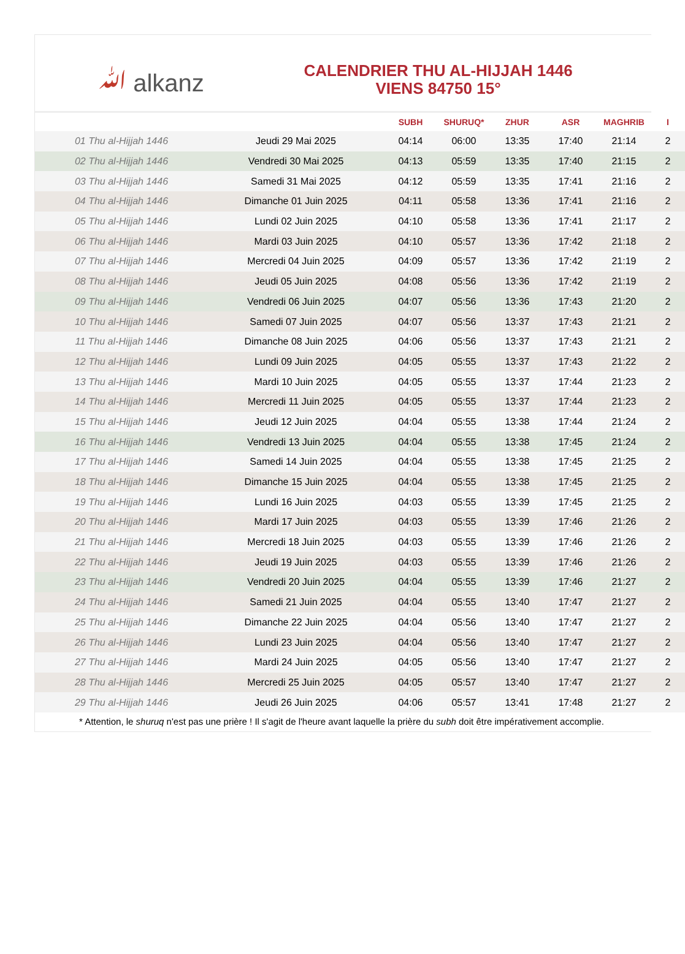ﷲ alkanz
CALENDRIER THU AL-HIJJAH 1446
VIENS 84750 15°
| | | SUBH | SHURUQ* | ZHUR | ASR | MAGHRIB | I |
| --- | --- | --- | --- | --- | --- | --- | --- |
| 01 Thu al-Hijjah 1446 | Jeudi 29 Mai 2025 | 04:14 | 06:00 | 13:35 | 17:40 | 21:14 | 2 |
| 02 Thu al-Hijjah 1446 | Vendredi 30 Mai 2025 | 04:13 | 05:59 | 13:35 | 17:40 | 21:15 | 2 |
| 03 Thu al-Hijjah 1446 | Samedi 31 Mai 2025 | 04:12 | 05:59 | 13:35 | 17:41 | 21:16 | 2 |
| 04 Thu al-Hijjah 1446 | Dimanche 01 Juin 2025 | 04:11 | 05:58 | 13:36 | 17:41 | 21:16 | 2 |
| 05 Thu al-Hijjah 1446 | Lundi 02 Juin 2025 | 04:10 | 05:58 | 13:36 | 17:41 | 21:17 | 2 |
| 06 Thu al-Hijjah 1446 | Mardi 03 Juin 2025 | 04:10 | 05:57 | 13:36 | 17:42 | 21:18 | 2 |
| 07 Thu al-Hijjah 1446 | Mercredi 04 Juin 2025 | 04:09 | 05:57 | 13:36 | 17:42 | 21:19 | 2 |
| 08 Thu al-Hijjah 1446 | Jeudi 05 Juin 2025 | 04:08 | 05:56 | 13:36 | 17:42 | 21:19 | 2 |
| 09 Thu al-Hijjah 1446 | Vendredi 06 Juin 2025 | 04:07 | 05:56 | 13:36 | 17:43 | 21:20 | 2 |
| 10 Thu al-Hijjah 1446 | Samedi 07 Juin 2025 | 04:07 | 05:56 | 13:37 | 17:43 | 21:21 | 2 |
| 11 Thu al-Hijjah 1446 | Dimanche 08 Juin 2025 | 04:06 | 05:56 | 13:37 | 17:43 | 21:21 | 2 |
| 12 Thu al-Hijjah 1446 | Lundi 09 Juin 2025 | 04:05 | 05:55 | 13:37 | 17:43 | 21:22 | 2 |
| 13 Thu al-Hijjah 1446 | Mardi 10 Juin 2025 | 04:05 | 05:55 | 13:37 | 17:44 | 21:23 | 2 |
| 14 Thu al-Hijjah 1446 | Mercredi 11 Juin 2025 | 04:05 | 05:55 | 13:37 | 17:44 | 21:23 | 2 |
| 15 Thu al-Hijjah 1446 | Jeudi 12 Juin 2025 | 04:04 | 05:55 | 13:38 | 17:44 | 21:24 | 2 |
| 16 Thu al-Hijjah 1446 | Vendredi 13 Juin 2025 | 04:04 | 05:55 | 13:38 | 17:45 | 21:24 | 2 |
| 17 Thu al-Hijjah 1446 | Samedi 14 Juin 2025 | 04:04 | 05:55 | 13:38 | 17:45 | 21:25 | 2 |
| 18 Thu al-Hijjah 1446 | Dimanche 15 Juin 2025 | 04:04 | 05:55 | 13:38 | 17:45 | 21:25 | 2 |
| 19 Thu al-Hijjah 1446 | Lundi 16 Juin 2025 | 04:03 | 05:55 | 13:39 | 17:45 | 21:25 | 2 |
| 20 Thu al-Hijjah 1446 | Mardi 17 Juin 2025 | 04:03 | 05:55 | 13:39 | 17:46 | 21:26 | 2 |
| 21 Thu al-Hijjah 1446 | Mercredi 18 Juin 2025 | 04:03 | 05:55 | 13:39 | 17:46 | 21:26 | 2 |
| 22 Thu al-Hijjah 1446 | Jeudi 19 Juin 2025 | 04:03 | 05:55 | 13:39 | 17:46 | 21:26 | 2 |
| 23 Thu al-Hijjah 1446 | Vendredi 20 Juin 2025 | 04:04 | 05:55 | 13:39 | 17:46 | 21:27 | 2 |
| 24 Thu al-Hijjah 1446 | Samedi 21 Juin 2025 | 04:04 | 05:55 | 13:40 | 17:47 | 21:27 | 2 |
| 25 Thu al-Hijjah 1446 | Dimanche 22 Juin 2025 | 04:04 | 05:56 | 13:40 | 17:47 | 21:27 | 2 |
| 26 Thu al-Hijjah 1446 | Lundi 23 Juin 2025 | 04:04 | 05:56 | 13:40 | 17:47 | 21:27 | 2 |
| 27 Thu al-Hijjah 1446 | Mardi 24 Juin 2025 | 04:05 | 05:56 | 13:40 | 17:47 | 21:27 | 2 |
| 28 Thu al-Hijjah 1446 | Mercredi 25 Juin 2025 | 04:05 | 05:57 | 13:40 | 17:47 | 21:27 | 2 |
| 29 Thu al-Hijjah 1446 | Jeudi 26 Juin 2025 | 04:06 | 05:57 | 13:41 | 17:48 | 21:27 | 2 |
* Attention, le shuruq n'est pas une prière ! Il s'agit de l'heure avant laquelle la prière du subh doit être impérativement accomplie.